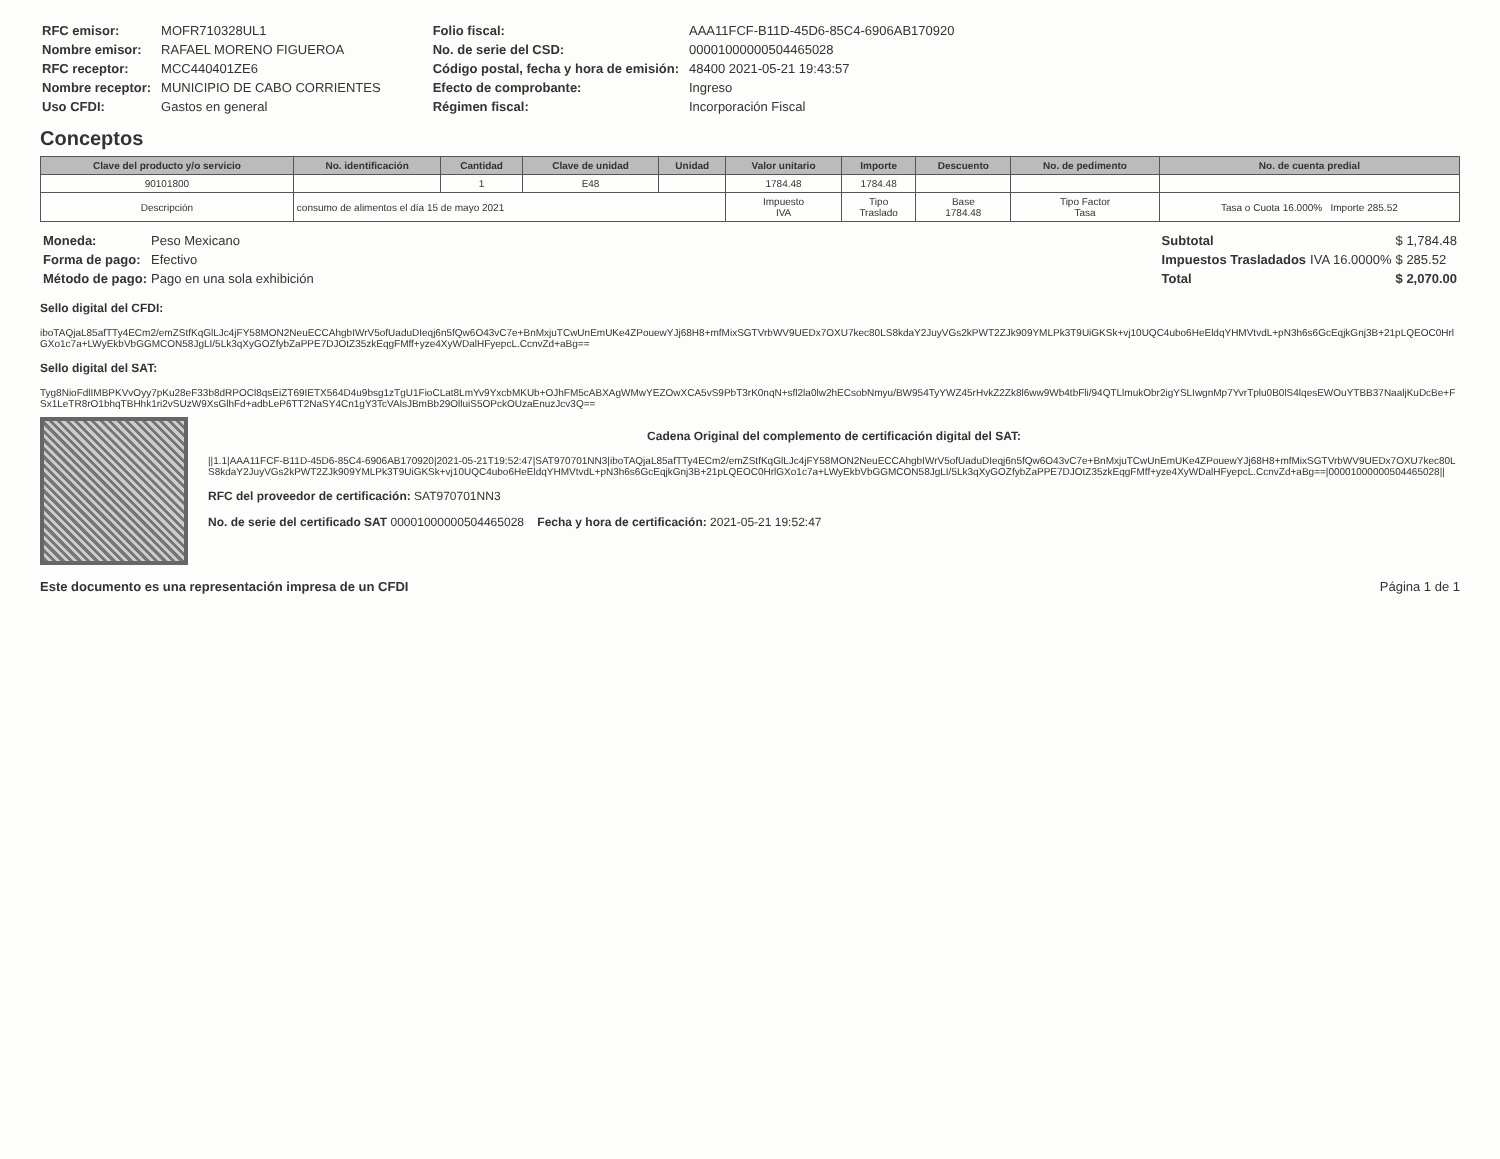| RFC emisor: | MOFR710328UL1 |
| Nombre emisor: | RAFAEL MORENO FIGUEROA |
| RFC receptor: | MCC440401ZE6 |
| Nombre receptor: | MUNICIPIO DE CABO CORRIENTES |
| Uso CFDI: | Gastos en general |
| Folio fiscal: | AAA11FCF-B11D-45D6-85C4-6906AB170920 |
| No. de serie del CSD: | 00001000000504465028 |
| Código postal, fecha y hora de emisión: | 48400 2021-05-21 19:43:57 |
| Efecto de comprobante: | Ingreso |
| Régimen fiscal: | Incorporación Fiscal |
Conceptos
| Clave del producto y/o servicio | No. identificación | Cantidad | Clave de unidad | Unidad | Valor unitario | Importe | Descuento | No. de pedimento | No. de cuenta predial |
| --- | --- | --- | --- | --- | --- | --- | --- | --- | --- |
| 90101800 | | 1 | E48 | | 1784.48 | 1784.48 | | | |
| Descripción | consumo de alimentos el día 15 de mayo 2021 | | | | Impuesto IVA | Tipo Traslado | Base 1784.48 | Tipo Factor Tasa | Tasa o Cuota 16.000% Importe 285.52 |
| Moneda: | Peso Mexicano |
| Forma de pago: | Efectivo |
| Método de pago: | Pago en una sola exhibición |
| Subtotal | | $ 1,784.48 |
| Impuestos Trasladados | IVA 16.0000% | $ 285.52 |
| Total | | $ 2,070.00 |
Sello digital del CFDI:
iboTAQjaL85afTTy4ECm2/emZStfKqGlLJc4jFY58MON2NeuECCAhgbIWrV5ofUaduDIeqj6n5fQw6O43vC7e+BnMxjuTCwUnEmUKe4ZPouewYJj68H8+mfMixSGTVrbWV9UEDx7OXU7kec80LS8kdaY2JuyVGs2kPWT2ZJk909YMLPk3T9UiGKSk+vj10UQC4ubo6HeEldqYHMVtvdL+pN3h6s6GcEqjkGnj3B+21pLQEOC0HrlGXo1c7a+LWyEkbVbGGMCON58JgLI/5Lk3qXyGOZfybZaPPE7DJOtZ35zkEqgFMff+yze4XyWDalHFyepcL.CcnvZd+aBg==
Sello digital del SAT:
Tyg8NioFdlIMBPKVvOyy7pKu28eF33b8dRPOCl8qsEiZT69IETX564D4u9bsg1zTgU1FioCLat8LmYv9YxcbMKUb+OJhFM5cABXAgWMwYEZOwXCA5vS9PbT3rK0nqN+sfl2la0lw2hECsobNmyu/BW954TyYWZ45rHvkZ2Zk8l6ww9Wb4tbFli/94QTLlmukObr2igYSLIwgnMp7YvrTplu0B0lS4lqesEWOuYTBB37NaaljKuDcBe+FSx1LeTR8rO1bhqTBHhk1ri2vSUzW9XsGlhFd+adbLeP6TT2NaSY4Cn1gY3TcVAlsJBmBb29OlluiS5OPckOUzaEnuzJcv3Q==
Cadena Original del complemento de certificación digital del SAT:
||1.1|AAA11FCF-B11D-45D6-85C4-6906AB170920|2021-05-21T19:52:47|SAT970701NN3|iboTAQjaL85afTTy4ECm2/emZStfKqGlLJc4jFY58MON2NeuECCAhgbIWrV5ofUaduDIeqj6n5fQw6O43vC7e+BnMxjuTCwUnEmUKe4ZPouewYJj68H8+mfMixSGTVrbWV9UEDx7OXU7kec80LS8kdaY2JuyVGs2kPWT2ZJk909YMLPk3T9UiGKSk+vj10UQC4ubo6HeEldqYHMVtvdL+pN3h6s6GcEqjkGnj3B+21pLQEOC0HrlGXo1c7a+LWyEkbVbGGMCON58JgLI/5Lk3qXyGOZfybZaPPE7DJOtZ35zkEqgFMff+yze4XyWDalHFyepcL.CcnvZd+aBg==|00001000000504465028||
RFC del proveedor de certificación: SAT970701NN3
No. de serie del certificado SAT 00001000000504465028 Fecha y hora de certificación: 2021-05-21 19:52:47
Este documento es una representación impresa de un CFDI Página 1 de 1